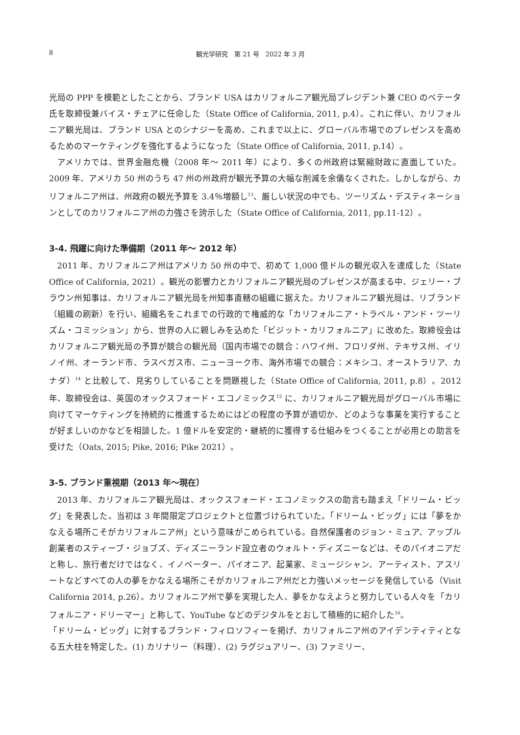8 観光学研究　第 21 号　2022 年 3 月
光局の PPP を模範としたことから、ブランド USA はカリフォルニア観光局プレジデント兼 CEO のベテータ氏を取締役兼バイス・チェアに任命した（State Office of California, 2011, p.4）。これに伴い、カリフォルニア観光局は、ブランド USA とのシナジーを高め、これまで以上に、グローバル市場でのプレゼンスを高めるためのマーケティングを強化するようになった（State Office of California, 2011, p.14）。
アメリカでは、世界金融危機（2008 年～ 2011 年）により、多くの州政府は緊縮財政に直面していた。2009 年、アメリカ 50 州のうち 47 州の州政府が観光予算の大幅な削減を余儀なくされた。しかしながら、カリフォルニア州は、州政府の観光予算を 3.4％増額し<sup>13</sup>、厳しい状況の中でも、ツーリズム・デスティネーションとしてのカリフォルニア州の力強さを誇示した（State Office of California, 2011, pp.11-12）。
3-4. 飛躍に向けた準備期（2011 年～ 2012 年）
2011 年、カリフォルニア州はアメリカ 50 州の中で、初めて 1,000 億ドルの観光収入を達成した（State Office of California, 2021）。観光の影響力とカリフォルニア観光局のプレゼンスが高まる中、ジェリー・ブラウン州知事は、カリフォルニア観光局を州知事直轄の組織に据えた。カリフォルニア観光局は、リブランド（組織の刷新）を行い、組織名をこれまでの行政的で権威的な「カリフォルニア・トラベル・アンド・ツーリズム・コミッション」から、世界の人に親しみを込めた「ビジット・カリフォルニア」に改めた。取締役会はカリフォルニア観光局の予算が競合の観光局（国内市場での競合：ハワイ州、フロリダ州、テキサス州、イリノイ州、オーランド市、ラスベガス市、ニューヨーク市、海外市場での競合：メキシコ、オーストラリア、カナダ）<sup>14</sup> と比較して、見劣りしていることを問題視した（State Office of California, 2011, p.8）。2012 年、取締役会は、英国のオックスフォード・エコノミックス<sup>15</sup> に、カリフォルニア観光局がグローバル市場に向けてマーケティングを持続的に推進するためにはどの程度の予算が適切か、どのような事業を実行することが好ましいのかなどを相談した。1 億ドルを安定的・継続的に獲得する仕組みをつくることが必用との助言を受けた（Oats, 2015; Pike, 2016; Pike 2021）。
3-5. ブランド重視期（2013 年～現在）
2013 年、カリフォルニア観光局は、オックスフォード・エコノミックスの助言も踏まえ「ドリーム・ビッグ」を発表した。当初は 3 年間限定プロジェクトと位置づけられていた。「ドリーム・ビッグ」には「夢をかなえる場所こそがカリフォルニア州」という意味がこめられている。自然保護者のジョン・ミュア、アップル創業者のスティーブ・ジョブズ、ディズニーランド設立者のウォルト・ディズニーなどは、そのパイオニアだと称し、旅行者だけではなく、イノベーター、パイオニア、起業家、ミュージシャン、アーティスト、アスリートなどすべての人の夢をかなえる場所こそがカリフォルニア州だと力強いメッセージを発信している（Visit California 2014, p.26）。カリフォルニア州で夢を実現した人、夢をかなえようと努力している人々を「カリフォルニア・ドリーマー」と称して、YouTube などのデジタルをとおして積極的に紹介した<sup>16</sup>。
「ドリーム・ビッグ」に対するブランド・フィロソフィーを掲げ、カリフォルニア州のアイデンティティとなる五大柱を特定した。(1) カリナリー（料理）、(2) ラグジュアリー、(3) ファミリー、